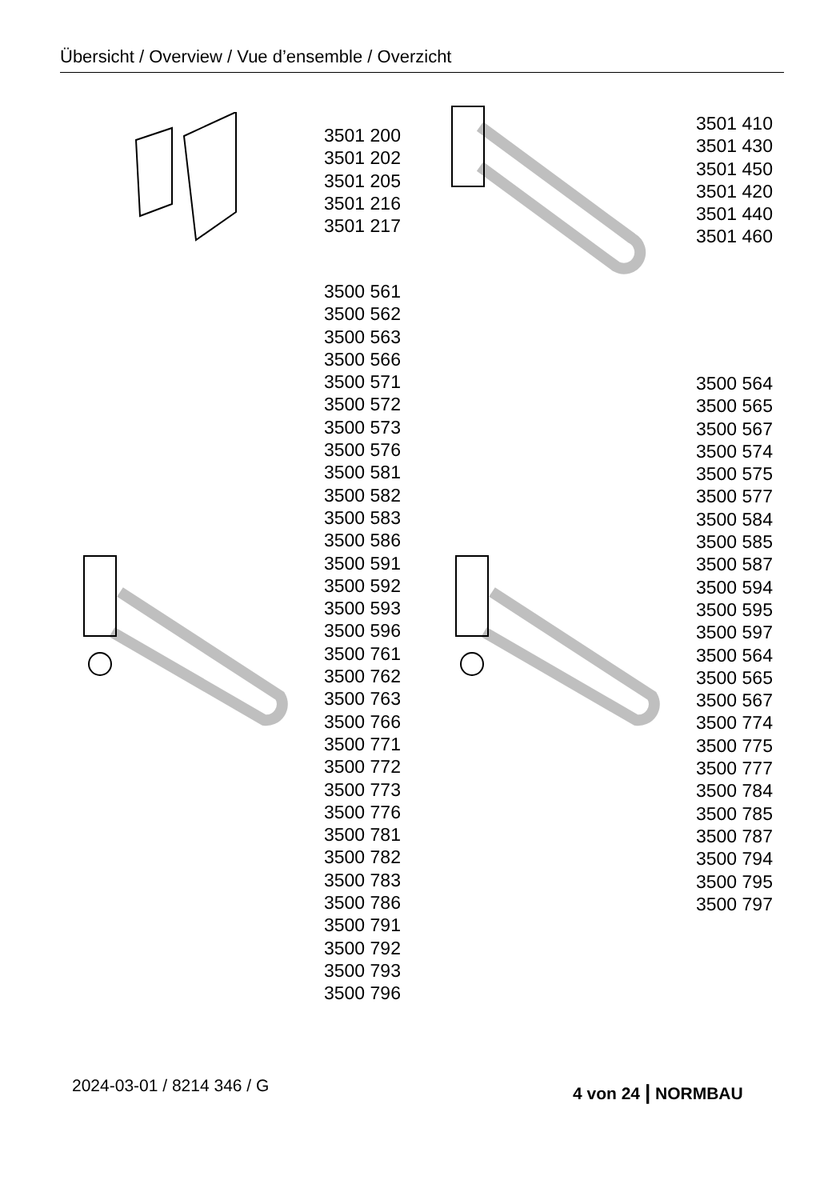Übersicht / Overview / Vue d’ensemble / Overzicht
3501 200
3501 202
3501 205
3501 216
3501 217
3501 410
3501 430
3501 450
3501 420
3501 440
3501 460
3500 561
3500 562
3500 563
3500 566
3500 571
3500 572
3500 573
3500 576
3500 581
3500 582
3500 583
3500 586
3500 591
3500 592
3500 593
3500 596
3500 761
3500 762
3500 763
3500 766
3500 771
3500 772
3500 773
3500 776
3500 781
3500 782
3500 783
3500 786
3500 791
3500 792
3500 793
3500 796
3500 564
3500 565
3500 567
3500 574
3500 575
3500 577
3500 584
3500 585
3500 587
3500 594
3500 595
3500 597
3500 564
3500 565
3500 567
3500 774
3500 775
3500 777
3500 784
3500 785
3500 787
3500 794
3500 795
3500 797
2024-03-01 / 8214 346 / G 4 von 24 | NORMBAU